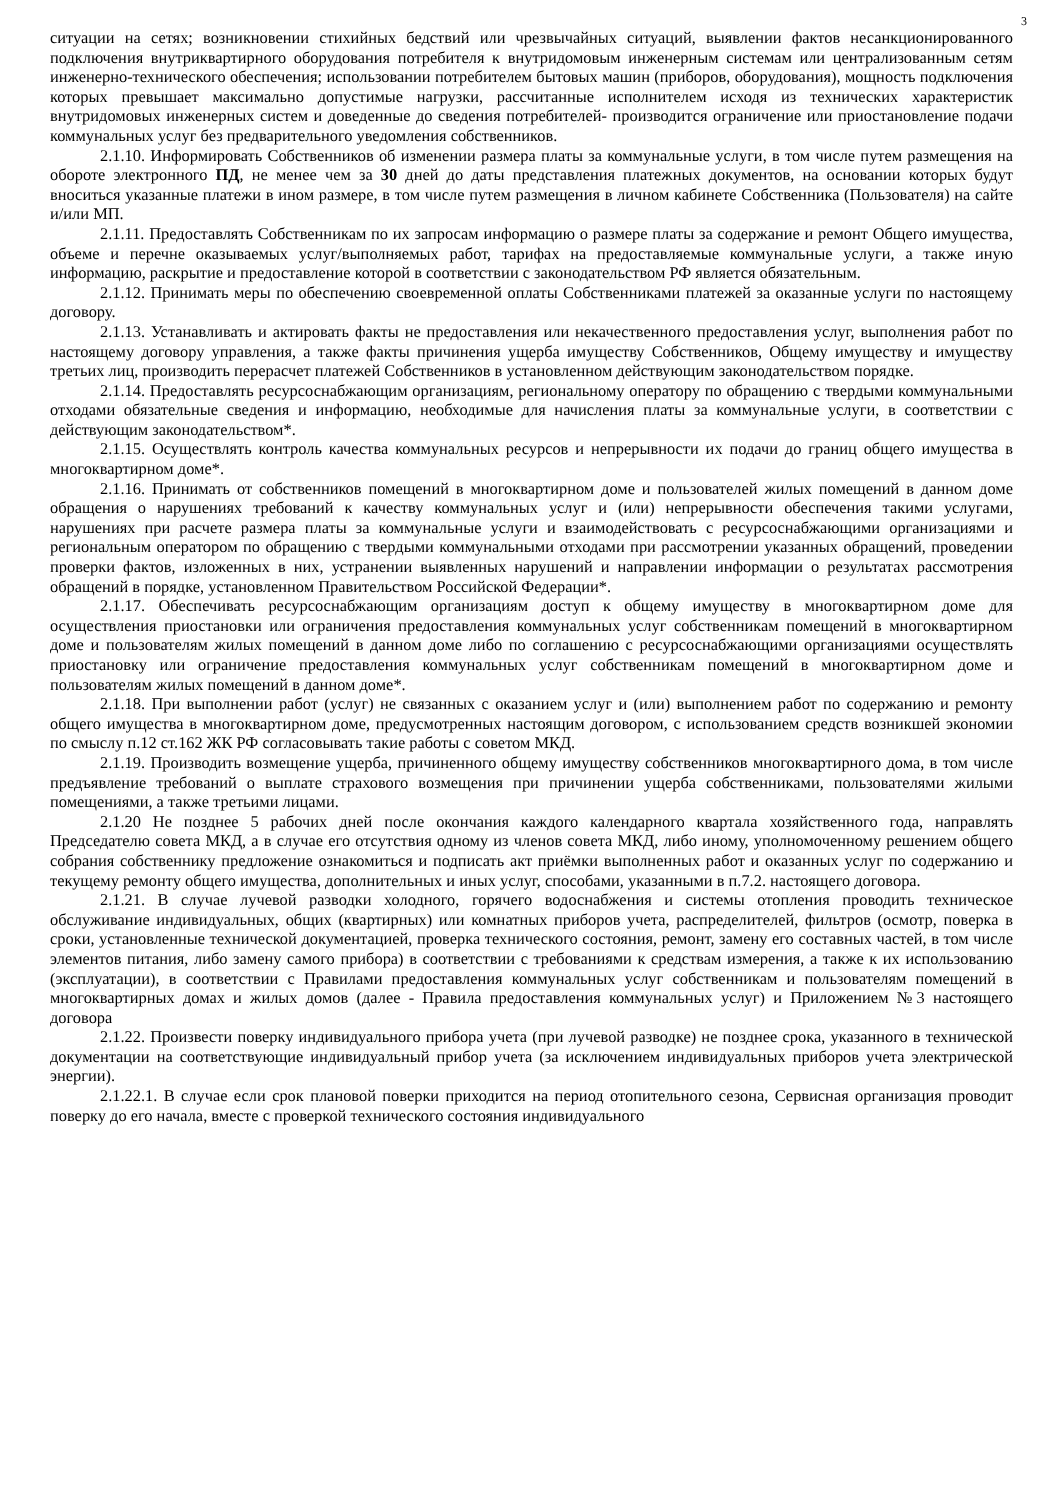3
ситуации на сетях; возникновении стихийных бедствий или чрезвычайных ситуаций, выявлении фактов несанкционированного подключения внутриквартирного оборудования потребителя к внутридомовым инженерным системам или централизованным сетям инженерно-технического обеспечения; использовании потребителем бытовых машин (приборов, оборудования), мощность подключения которых превышает максимально допустимые нагрузки, рассчитанные исполнителем исходя из технических характеристик внутридомовых инженерных систем и доведенные до сведения потребителей- производится ограничение или приостановление подачи коммунальных услуг без предварительного уведомления собственников.
2.1.10. Информировать Собственников об изменении размера платы за коммунальные услуги, в том числе путем размещения на обороте электронного ПД, не менее чем за 30 дней до даты представления платежных документов, на основании которых будут вноситься указанные платежи в ином размере, в том числе путем размещения в личном кабинете Собственника (Пользователя) на сайте и/или МП.
2.1.11. Предоставлять Собственникам по их запросам информацию о размере платы за содержание и ремонт Общего имущества, объеме и перечне оказываемых услуг/выполняемых работ, тарифах на предоставляемые коммунальные услуги, а также иную информацию, раскрытие и предоставление которой в соответствии с законодательством РФ является обязательным.
2.1.12. Принимать меры по обеспечению своевременной оплаты Собственниками платежей за оказанные услуги по настоящему договору.
2.1.13. Устанавливать и актировать факты не предоставления или некачественного предоставления услуг, выполнения работ по настоящему договору управления, а также факты причинения ущерба имуществу Собственников, Общему имуществу и имуществу третьих лиц, производить перерасчет платежей Собственников в установленном действующим законодательством порядке.
2.1.14. Предоставлять ресурсоснабжающим организациям, региональному оператору по обращению с твердыми коммунальными отходами обязательные сведения и информацию, необходимые для начисления платы за коммунальные услуги, в соответствии с действующим законодательством*.
2.1.15. Осуществлять контроль качества коммунальных ресурсов и непрерывности их подачи до границ общего имущества в многоквартирном доме*.
2.1.16. Принимать от собственников помещений в многоквартирном доме и пользователей жилых помещений в данном доме обращения о нарушениях требований к качеству коммунальных услуг и (или) непрерывности обеспечения такими услугами, нарушениях при расчете размера платы за коммунальные услуги и взаимодействовать с ресурсоснабжающими организациями и региональным оператором по обращению с твердыми коммунальными отходами при рассмотрении указанных обращений, проведении проверки фактов, изложенных в них, устранении выявленных нарушений и направлении информации о результатах рассмотрения обращений в порядке, установленном Правительством Российской Федерации*.
2.1.17. Обеспечивать ресурсоснабжающим организациям доступ к общему имуществу в многоквартирном доме для осуществления приостановки или ограничения предоставления коммунальных услуг собственникам помещений в многоквартирном доме и пользователям жилых помещений в данном доме либо по соглашению с ресурсоснабжающими организациями осуществлять приостановку или ограничение предоставления коммунальных услуг собственникам помещений в многоквартирном доме и пользователям жилых помещений в данном доме*.
2.1.18. При выполнении работ (услуг) не связанных с оказанием услуг и (или) выполнением работ по содержанию и ремонту общего имущества в многоквартирном доме, предусмотренных настоящим договором, с использованием средств возникшей экономии по смыслу п.12 ст.162 ЖК РФ согласовывать такие работы с советом МКД.
2.1.19. Производить возмещение ущерба, причиненного общему имуществу собственников многоквартирного дома, в том числе предъявление требований о выплате страхового возмещения при причинении ущерба собственниками, пользователями жилыми помещениями, а также третьими лицами.
2.1.20 Не позднее 5 рабочих дней после окончания каждого календарного квартала хозяйственного года, направлять Председателю совета МКД, а в случае его отсутствия одному из членов совета МКД, либо иному, уполномоченному решением общего собрания собственнику предложение ознакомиться и подписать акт приёмки выполненных работ и оказанных услуг по содержанию и текущему ремонту общего имущества, дополнительных и иных услуг, способами, указанными в п.7.2. настоящего договора.
2.1.21. В случае лучевой разводки холодного, горячего водоснабжения и системы отопления проводить техническое обслуживание индивидуальных, общих (квартирных) или комнатных приборов учета, распределителей, фильтров (осмотр, поверка в сроки, установленные технической документацией, проверка технического состояния, ремонт, замену его составных частей, в том числе элементов питания, либо замену самого прибора) в соответствии с требованиями к средствам измерения, а также к их использованию (эксплуатации), в соответствии с Правилами предоставления коммунальных услуг собственникам и пользователям помещений в многоквартирных домах и жилых домов (далее - Правила предоставления коммунальных услуг) и Приложением №3 настоящего договора
2.1.22. Произвести поверку индивидуального прибора учета (при лучевой разводке) не позднее срока, указанного в технической документации на соответствующие индивидуальный прибор учета (за исключением индивидуальных приборов учета электрической энергии).
2.1.22.1. В случае если срок плановой поверки приходится на период отопительного сезона, Сервисная организация проводит поверку до его начала, вместе с проверкой технического состояния индивидуального